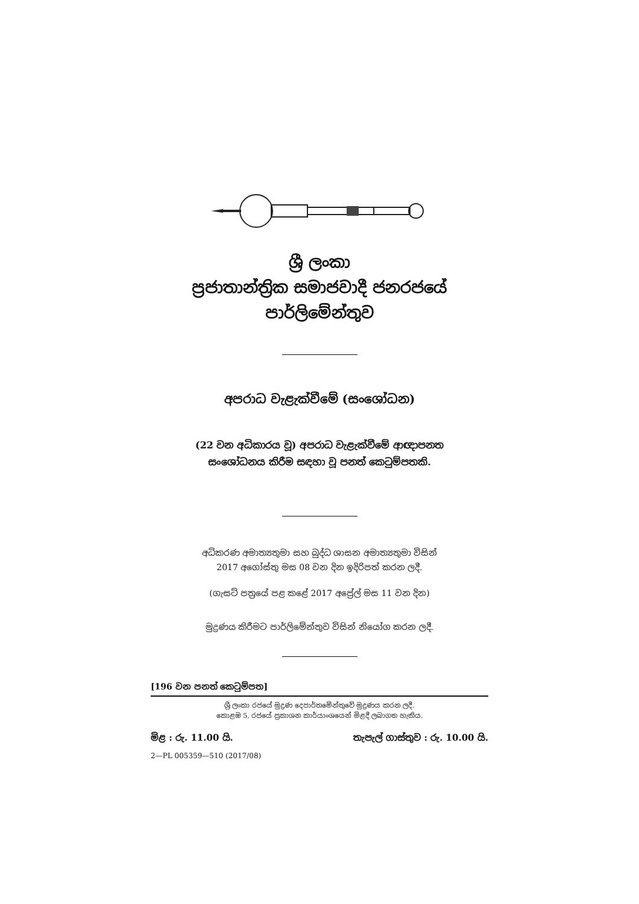ශ්‍රී ලංකා
ප්‍රජාතාන්ත්‍රික සමාජවාදී ජනරජයේ
පාර්ලිමේන්තුව
අපරාධ වැළැක්වීමේ (සංශෝධන)
(22 වන අධිකාරය වූ) අපරාධ වැළැක්වීමේ ආඥාපනත
සංශෝධනය කිරීම සඳහා වූ පනත් කෙටුම්පතකි.
අධිකරණ අමාත්‍යතුමා සහ බුද්ධ ශාසන අමාත්‍යතුමා විසින්
2017 අගෝස්තු මස 08 වන දින ඉදිරිපත් කරන ලදී.
(ගැසට් පත්‍රයේ පළ කළේ 2017 අප්‍රේල් මස 11 වන දින)
මුද්‍රණය කිරීමට පාර්ලිමේන්තුව විසින් නියෝග කරන ලදී.
[196 වන පනත් කෙටුම්පත]
ශ්‍රී ලංකා රජයේ මුද්‍රණ දෙපාර්තමේන්තුවේ මුද්‍රණය කරන ලදී.
කොළඹ 5, රජයේ ප්‍රකාශන කාර්යාංශයෙන් මිළදී ලබාගත හැකිය.
මිළ : රු. 11.00 යි. තැපැල් ගාස්තුව : රු. 10.00 යි.
2—PL 005359—510 (2017/08)